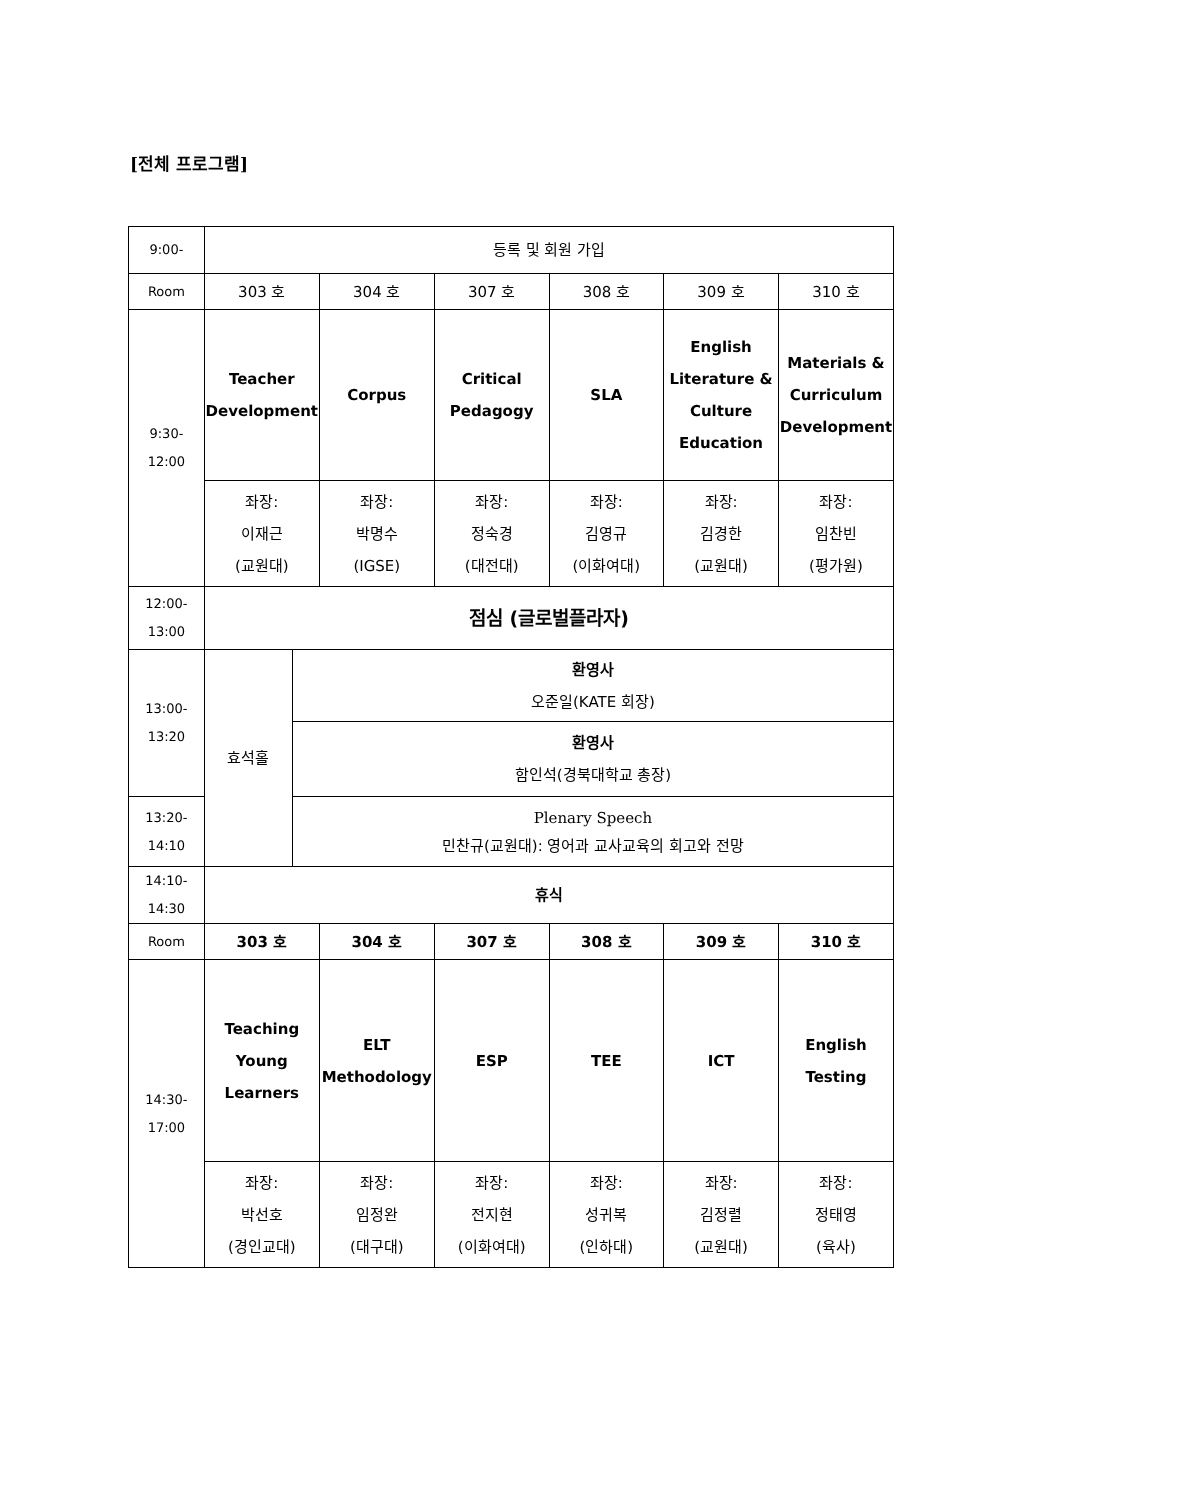[전체 프로그램]
| 9:00- | 등록 및 회원 가입 | | | | | | |
| Room | 303 호 | | 304 호 | 307 호 | 308 호 | 309 호 | 310 호 |
| 9:30- 12:00 | Teacher Development | | Corpus | Critical Pedagogy | SLA | English Literature & Culture Education | Materials & Curriculum Development |
| | 좌장: 이재근 (교원대) | | 좌장: 박명수 (IGSE) | 좌장: 정숙경 (대전대) | 좌장: 김영규 (이화여대) | 좌장: 김경한 (교원대) | 좌장: 임찬빈 (평가원) |
| 12:00- 13:00 | 점심 (글로벌플라자) | | | | | | |
| 13:00- 13:20 | 효석홀 | 환영사 오준일(KATE 회장) | | | | | |
| | | 환영사 함인석(경북대학교 총장) | | | | | |
| 13:20- 14:10 | | Plenary Speech 민찬규(교원대): 영어과 교사교육의 회고와 전망 | | | | | |
| 14:10- 14:30 | 휴식 | | | | | | |
| Room | 303 호 | | 304 호 | 307 호 | 308 호 | 309 호 | 310 호 |
| 14:30- 17:00 | Teaching Young Learners | | ELT Methodology | ESP | TEE | ICT | English Testing |
| | 좌장: 박선호 (경인교대) | | 좌장: 임정완 (대구대) | 좌장: 전지현 (이화여대) | 좌장: 성귀복 (인하대) | 좌장: 김정렬 (교원대) | 좌장: 정태영 (육사) |